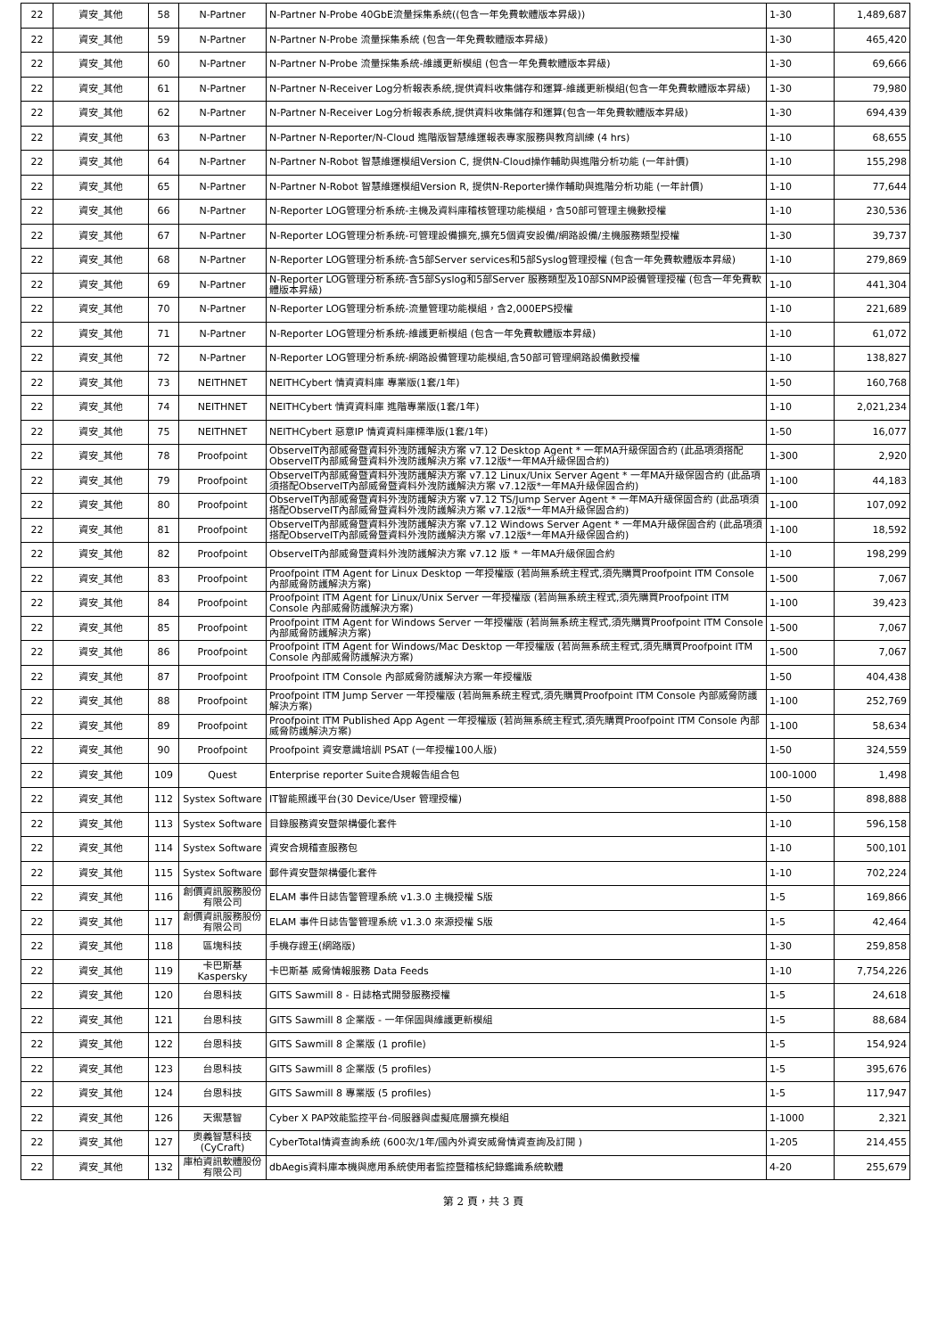| 22 | 資安_其他 | 58 | N-Partner | N-Partner N-Probe 40GbE流量採集系統((包含一年免費軟體版本昇級)) | 1-30 | 1,489,687 |
| 22 | 資安_其他 | 59 | N-Partner | N-Partner N-Probe 流量採集系統 (包含一年免費軟體版本昇級) | 1-30 | 465,420 |
| 22 | 資安_其他 | 60 | N-Partner | N-Partner N-Probe 流量採集系統-維護更新模組 (包含一年免費軟體版本昇級) | 1-30 | 69,666 |
| 22 | 資安_其他 | 61 | N-Partner | N-Partner N-Receiver Log分析報表系統,提供資料收集儲存和運算-維護更新模組(包含一年免費軟體版本昇級) | 1-30 | 79,980 |
| 22 | 資安_其他 | 62 | N-Partner | N-Partner N-Receiver Log分析報表系統,提供資料收集儲存和運算(包含一年免費軟體版本昇級) | 1-30 | 694,439 |
| 22 | 資安_其他 | 63 | N-Partner | N-Partner N-Reporter/N-Cloud 進階版智慧維運報表專家服務與教育訓練 (4 hrs) | 1-10 | 68,655 |
| 22 | 資安_其他 | 64 | N-Partner | N-Partner N-Robot 智慧維運模組Version C, 提供N-Cloud操作輔助與進階分析功能 (一年計價) | 1-10 | 155,298 |
| 22 | 資安_其他 | 65 | N-Partner | N-Partner N-Robot 智慧維運模組Version R, 提供N-Reporter操作輔助與進階分析功能 (一年計價) | 1-10 | 77,644 |
| 22 | 資安_其他 | 66 | N-Partner | N-Reporter LOG管理分析系統-主機及資料庫稽核管理功能模組，含50部可管理主機數授權 | 1-10 | 230,536 |
| 22 | 資安_其他 | 67 | N-Partner | N-Reporter LOG管理分析系統-可管理設備擴充,擴充5個資安設備/網路設備/主機服務類型授權 | 1-30 | 39,737 |
| 22 | 資安_其他 | 68 | N-Partner | N-Reporter LOG管理分析系統-含5部Server services和5部Syslog管理授權 (包含一年免費軟體版本昇級) | 1-10 | 279,869 |
| 22 | 資安_其他 | 69 | N-Partner | N-Reporter LOG管理分析系統-含5部Syslog和5部Server 服務類型及10部SNMP設備管理授權 (包含一年免費軟體版本昇級) | 1-10 | 441,304 |
| 22 | 資安_其他 | 70 | N-Partner | N-Reporter LOG管理分析系統-流量管理功能模組，含2,000EPS授權 | 1-10 | 221,689 |
| 22 | 資安_其他 | 71 | N-Partner | N-Reporter LOG管理分析系統-維護更新模組 (包含一年免費軟體版本昇級) | 1-10 | 61,072 |
| 22 | 資安_其他 | 72 | N-Partner | N-Reporter LOG管理分析系統-網路設備管理功能模組,含50部可管理網路設備數授權 | 1-10 | 138,827 |
| 22 | 資安_其他 | 73 | NEITHNET | NEITHCybert 情資資料庫 專業版(1套/1年) | 1-50 | 160,768 |
| 22 | 資安_其他 | 74 | NEITHNET | NEITHCybert 情資資料庫 進階專業版(1套/1年) | 1-10 | 2,021,234 |
| 22 | 資安_其他 | 75 | NEITHNET | NEITHCybert 惡意IP 情資資料庫標準版(1套/1年) | 1-50 | 16,077 |
| 22 | 資安_其他 | 78 | Proofpoint | ObserveIT內部威脅暨資料外洩防護解決方案 v7.12 Desktop Agent * 一年MA升級保固合約 (此品項須搭配ObserveIT內部威脅暨資料外洩防護解決方案 v7.12版*一年MA升級保固合約) | 1-300 | 2,920 |
| 22 | 資安_其他 | 79 | Proofpoint | ObserveIT內部威脅暨資料外洩防護解決方案 v7.12 Linux/Unix Server Agent * 一年MA升級保固合約 (此品項須搭配ObserveIT內部威脅暨資料外洩防護解決方案 v7.12版*一年MA升級保固合約) | 1-100 | 44,183 |
| 22 | 資安_其他 | 80 | Proofpoint | ObserveIT內部威脅暨資料外洩防護解決方案 v7.12 TS/Jump Server Agent * 一年MA升級保固合約 (此品項須搭配ObserveIT內部威脅暨資料外洩防護解決方案 v7.12版*一年MA升級保固合約) | 1-100 | 107,092 |
| 22 | 資安_其他 | 81 | Proofpoint | ObserveIT內部威脅暨資料外洩防護解決方案 v7.12 Windows Server Agent * 一年MA升級保固合約 (此品項須搭配ObserveIT內部威脅暨資料外洩防護解決方案 v7.12版*一年MA升級保固合約) | 1-100 | 18,592 |
| 22 | 資安_其他 | 82 | Proofpoint | ObserveIT內部威脅暨資料外洩防護解決方案 v7.12 版 * 一年MA升級保固合約 | 1-10 | 198,299 |
| 22 | 資安_其他 | 83 | Proofpoint | Proofpoint ITM Agent for Linux Desktop 一年授權版 (若尚無系統主程式,須先購買Proofpoint ITM Console 內部威脅防護解決方案) | 1-500 | 7,067 |
| 22 | 資安_其他 | 84 | Proofpoint | Proofpoint ITM Agent for Linux/Unix Server 一年授權版 (若尚無系統主程式,須先購買Proofpoint ITM Console 內部威脅防護解決方案) | 1-100 | 39,423 |
| 22 | 資安_其他 | 85 | Proofpoint | Proofpoint ITM Agent for Windows Server 一年授權版 (若尚無系統主程式,須先購買Proofpoint ITM Console 內部威脅防護解決方案) | 1-500 | 7,067 |
| 22 | 資安_其他 | 86 | Proofpoint | Proofpoint ITM Agent for Windows/Mac Desktop 一年授權版 (若尚無系統主程式,須先購買Proofpoint ITM Console 內部威脅防護解決方案) | 1-500 | 7,067 |
| 22 | 資安_其他 | 87 | Proofpoint | Proofpoint ITM Console 內部威脅防護解決方案一年授權版 | 1-50 | 404,438 |
| 22 | 資安_其他 | 88 | Proofpoint | Proofpoint ITM Jump Server 一年授權版 (若尚無系統主程式,須先購買Proofpoint ITM Console 內部威脅防護解決方案) | 1-100 | 252,769 |
| 22 | 資安_其他 | 89 | Proofpoint | Proofpoint ITM Published App Agent 一年授權版 (若尚無系統主程式,須先購買Proofpoint ITM Console 內部威脅防護解決方案) | 1-100 | 58,634 |
| 22 | 資安_其他 | 90 | Proofpoint | Proofpoint 資安意識培訓 PSAT (一年授權100人版) | 1-50 | 324,559 |
| 22 | 資安_其他 | 109 | Quest | Enterprise reporter Suite合規報告組合包 | 100-1000 | 1,498 |
| 22 | 資安_其他 | 112 | Systex Software | IT智能照護平台(30 Device/User 管理授權) | 1-50 | 898,888 |
| 22 | 資安_其他 | 113 | Systex Software | 目錄服務資安暨架構優化套件 | 1-10 | 596,158 |
| 22 | 資安_其他 | 114 | Systex Software | 資安合規稽查服務包 | 1-10 | 500,101 |
| 22 | 資安_其他 | 115 | Systex Software | 郵件資安暨架構優化套件 | 1-10 | 702,224 |
| 22 | 資安_其他 | 116 | 創價資訊服務股份有限公司 | ELAM 事件日誌告警管理系統 v1.3.0 主機授權 S版 | 1-5 | 169,866 |
| 22 | 資安_其他 | 117 | 創價資訊服務股份有限公司 | ELAM 事件日誌告警管理系統 v1.3.0 來源授權 S版 | 1-5 | 42,464 |
| 22 | 資安_其他 | 118 | 區塊科技 | 手機存證王(網路版) | 1-30 | 259,858 |
| 22 | 資安_其他 | 119 | 卡巴斯基 Kaspersky | 卡巴斯基 威脅情報服務 Data Feeds | 1-10 | 7,754,226 |
| 22 | 資安_其他 | 120 | 台恩科技 | GITS Sawmill 8 - 日誌格式開發服務授權 | 1-5 | 24,618 |
| 22 | 資安_其他 | 121 | 台恩科技 | GITS Sawmill 8 企業版 - 一年保固與維護更新模組 | 1-5 | 88,684 |
| 22 | 資安_其他 | 122 | 台恩科技 | GITS Sawmill 8 企業版 (1 profile) | 1-5 | 154,924 |
| 22 | 資安_其他 | 123 | 台恩科技 | GITS Sawmill 8 企業版 (5 profiles) | 1-5 | 395,676 |
| 22 | 資安_其他 | 124 | 台恩科技 | GITS Sawmill 8 專業版 (5 profiles) | 1-5 | 117,947 |
| 22 | 資安_其他 | 126 | 天禦慧智 | Cyber X PAP效能監控平台-伺服器與虛擬底層擴充模組 | 1-1000 | 2,321 |
| 22 | 資安_其他 | 127 | 奧義智慧科技 (CyCraft) | CyberTotal情資查詢系統 (600次/1年/國內外資安威脅情資查詢及訂閱 ) | 1-205 | 214,455 |
| 22 | 資安_其他 | 132 | 庫柏資訊軟體股份有限公司 | dbAegis資料庫本機與應用系統使用者監控暨稽核紀錄鑑識系統軟體 | 4-20 | 255,679 |
第 2 頁，共 3 頁